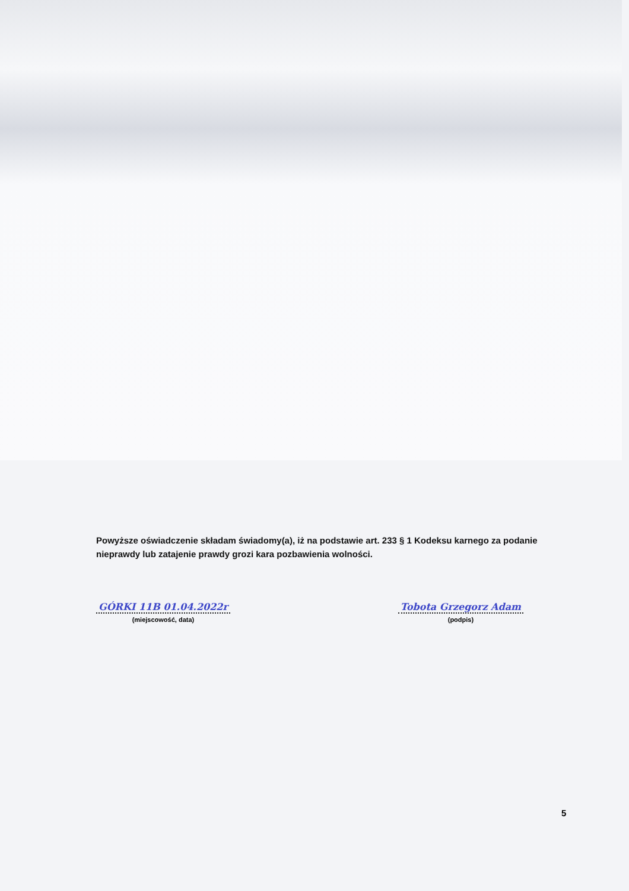Powyższe oświadczenie składam świadomy(a), iż na podstawie art. 233 § 1 Kodeksu karnego za podanie nieprawdy lub zatajenie prawdy grozi kara pozbawienia wolności.
GÓRKI 11B 01.04.2022r
(miejscowość, data)
Tobota Grzegorz Adam
(podpis)
5